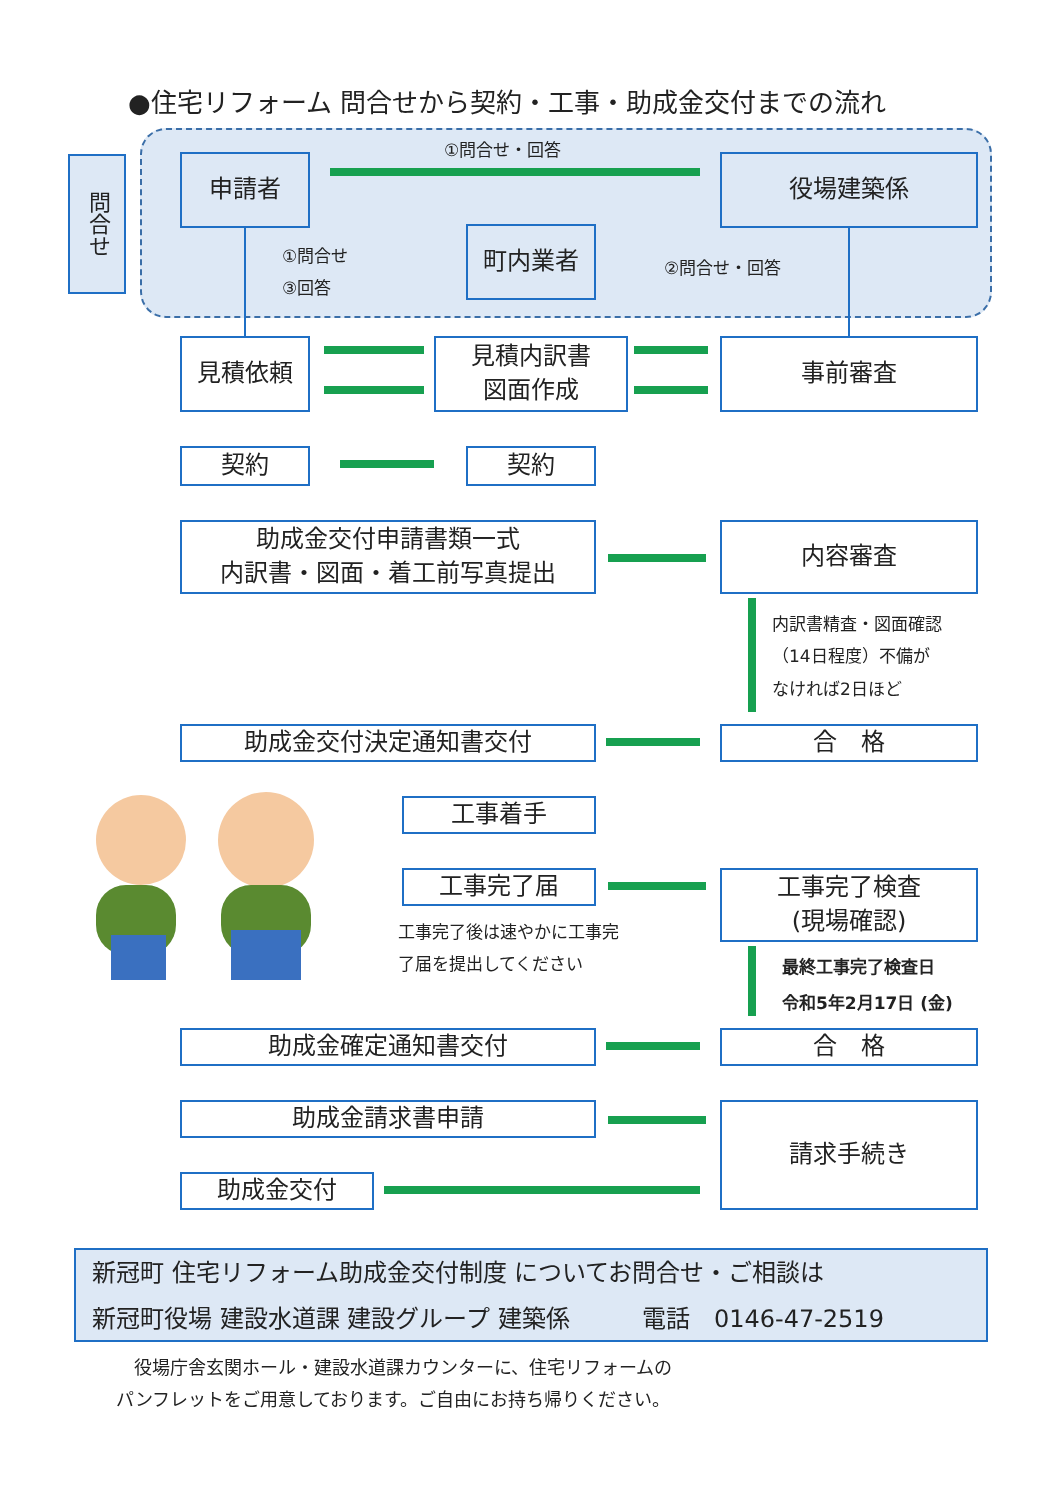●住宅リフォーム 問合せから契約・工事・助成金交付までの流れ
問合せ
①問合せ・回答
申請者 役場建築係
①問合せ
③回答
町内業者
②問合せ・回答
見積依頼
見積内訳書
図面作成
事前審査
契約 契約
助成金交付申請書類一式
内訳書・図面・着工前写真提出
内容審査
内訳書精査・図面確認
（14日程度）不備が
なければ2日ほど
助成金交付決定通知書交付 合　格
工事着手
工事完了届
工事完了検査
(現場確認)
工事完了後は速やかに工事完了届を提出してください
最終工事完了検査日
令和5年2月17日 (金)
助成金確定通知書交付 合　格
助成金請求書申請 請求手続き
助成金交付
新冠町 住宅リフォーム助成金交付制度 についてお問合せ・ご相談は
新冠町役場 建設水道課 建設グループ 建築係　　　電話　0146-47-2519
　役場庁舎玄関ホール・建設水道課カウンターに、住宅リフォームの
パンフレットをご用意しております。ご自由にお持ち帰りください。